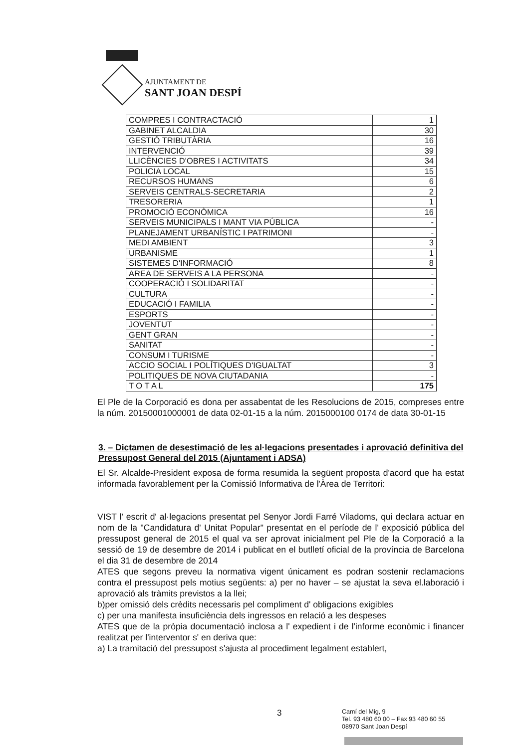AJUNTAMENT DE
SANT JOAN DESPÍ
| COMPRES I CONTRACTACIÓ | 1 |
| GABINET ALCALDIA | 30 |
| GESTIÓ TRIBUTÀRIA | 16 |
| INTERVENCIÓ | 39 |
| LLICÈNCIES D'OBRES I ACTIVITATS | 34 |
| POLICIA LOCAL | 15 |
| RECURSOS HUMANS | 6 |
| SERVEIS CENTRALS-SECRETARIA | 2 |
| TRESORERIA | 1 |
| PROMOCIÓ ECONÒMICA | 16 |
| SERVEIS MUNICIPALS I MANT VIA PÚBLICA | - |
| PLANEJAMENT URBANÍSTIC I PATRIMONI | - |
| MEDI AMBIENT | 3 |
| URBANISME | 1 |
| SISTEMES D'INFORMACIÓ | 8 |
| AREA DE SERVEIS A LA PERSONA | - |
| COOPERACIÓ I SOLIDARITAT | - |
| CULTURA | - |
| EDUCACIÓ I FAMILIA | - |
| ESPORTS | - |
| JOVENTUT | - |
| GENT GRAN | - |
| SANITAT | - |
| CONSUM I TURISME | - |
| ACCIO SOCIAL I POLÍTIQUES D'IGUALTAT | 3 |
| POLITIQUES DE NOVA CIUTADANIA | - |
| T O T A L | 175 |
El Ple de la Corporació es dona per assabentat de les Resolucions de 2015, compreses entre la núm. 20150001000001 de data 02-01-15 a la núm. 2015000100 0174 de data 30-01-15
3. – Dictamen de desestimació de les al·legacions presentades i aprovació definitiva del Pressupost General del 2015 (Ajuntament i ADSA)
El Sr. Alcalde-President exposa de forma resumida la següent proposta d'acord que ha estat informada favorablement per la Comissió Informativa de l'Àrea de Territori:
VIST l' escrit d' al·legacions presentat pel Senyor Jordi Farré Viladoms, qui declara actuar en nom de la "Candidatura d' Unitat Popular" presentat en el període de l' exposició pública del pressupost general de 2015 el qual va ser aprovat inicialment pel Ple de la Corporació a la sessió de 19 de desembre de 2014 i publicat en el butlletí oficial de la província de Barcelona el dia 31 de desembre de 2014
ATES que segons preveu la normativa vigent únicament es podran sostenir reclamacions contra el pressupost pels motius següents: a) per no haver – se ajustat la seva el.laboració i aprovació als tràmits previstos a la llei;
b)per omissió dels crèdits necessaris pel compliment d' obligacions exigibles
c) per una manifesta insuficiència dels ingressos en relació a les despeses
ATES que de la pròpia documentació inclosa a l' expedient i de l'informe econòmic i financer realitzat per l'interventor s' en deriva que:
a) La tramitació del pressupost s'ajusta al procediment legalment establert,
3
Camí del Mig, 9
Tel. 93 480 60 00 – Fax 93 480 60 55
08970 Sant Joan Despí